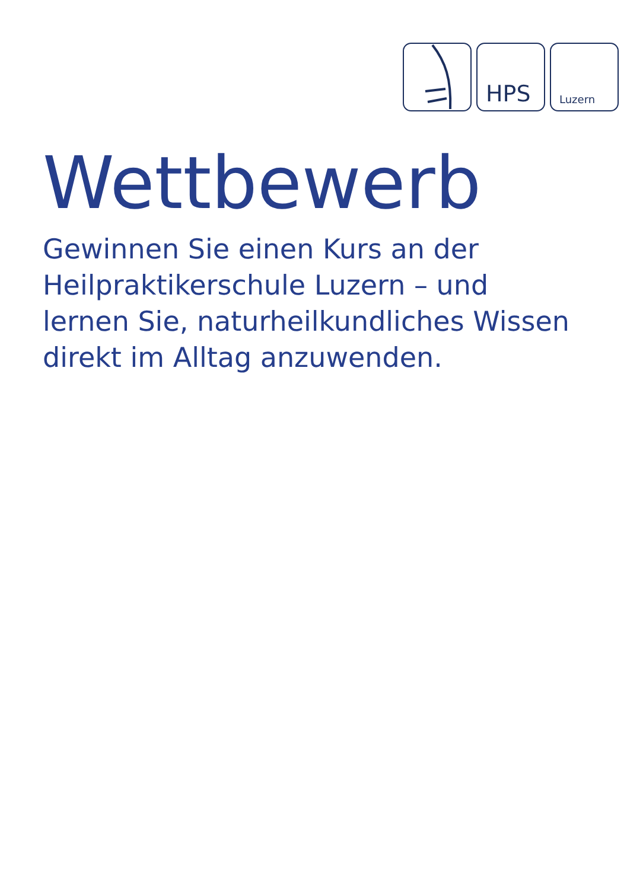HPS
Luzern
Wettbewerb
Gewinnen Sie einen Kurs an der
Heilpraktikerschule Luzern – und
lernen Sie, naturheilkundliches Wissen
direkt im Alltag anzuwenden.